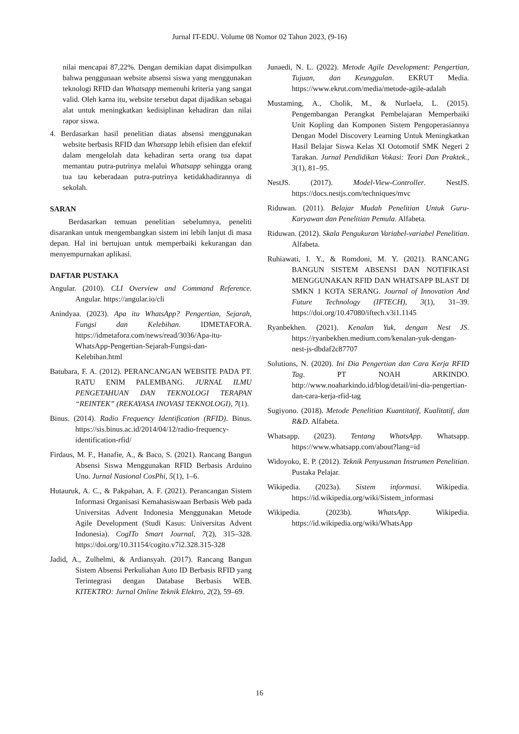Jurnal IT-EDU. Volume 08 Nomor 02 Tahun 2023, (9-16)
nilai mencapai 87,22%. Dengan demikian dapat disimpulkan bahwa penggunaan website absensi siswa yang menggunakan teknologi RFID dan Whatsapp memenuhi kriteria yang sangat valid. Oleh karna itu, website tersebut dapat dijadikan sebagai alat untuk meningkatkan kedisiplinan kehadiran dan nilai rapor siswa.
4. Berdasarkan hasil penelitian diatas absensi menggunakan website berbasis RFID dan Whatsapp lebih efisien dan efektif dalam mengelolah data kehadiran serta orang tua dapat memantau putra-putrinya melalui Whatsapp sehingga orang tua tau keberadaan putra-putrinya ketidakhadirannya di sekolah.
SARAN
Berdasarkan temuan penelitian sebelumnya, peneliti disarankan untuk mengembangkan sistem ini lebih lanjut di masa depan. Hal ini bertujuan untuk memperbaiki kekurangan dan menyempurnakan aplikasi.
DAFTAR PUSTAKA
Angular. (2010). CLI Overview and Command Reference. Angular. https://angular.io/cli
Anindyaa. (2023). Apa itu WhatsApp? Pengertian, Sejarah, Fungsi dan Kelebihan. IDMETAFORA. https://idmetafora.com/news/read/3036/Apa-itu-WhatsApp-Pengertian-Sejarah-Fungsi-dan-Kelebihan.html
Batubara, F. A. (2012). PERANCANGAN WEBSITE PADA PT. RATU ENIM PALEMBANG. JURNAL ILMU PENGETAHUAN DAN TEKNOLOGI TERAPAN “REINTEK” (REKAYASA INOVASI TEKNOLOGI), 7(1).
Binus. (2014). Radio Frequency Identification (RFID). Binus. https://sis.binus.ac.id/2014/04/12/radio-frequency-identification-rfid/
Firdaus, M. F., Hanafie, A., & Baco, S. (2021). Rancang Bangun Absensi Siswa Menggunakan RFID Berbasis Arduino Uno. Jurnal Nasional CosPhi, 5(1), 1–6.
Hutauruk, A. C., & Pakpahan, A. F. (2021). Perancangan Sistem Informasi Organisasi Kemahasiswaan Berbasis Web pada Universitas Advent Indonesia Menggunakan Metode Agile Development (Studi Kasus: Universitas Advent Indonesia). CogITo Smart Journal, 7(2), 315–328. https://doi.org/10.31154/cogito.v7i2.328.315-328
Jadid, A., Zulhelmi, & Ardiansyah. (2017). Rancang Bangun Sistem Absensi Perkuliahan Auto ID Berbasis RFID yang Terintegrasi dengan Database Berbasis WEB. KITEKTRO: Jurnal Online Teknik Elektro, 2(2), 59–69.
Junaedi, N. L. (2022). Metode Agile Development: Pengertian, Tujuan, dan Keunggulan. EKRUT Media. https://www.ekrut.com/media/metode-agile-adalah
Mustaming, A., Cholik, M., & Nurlaela, L. (2015). Pengembangan Perangkat Pembelajaran Memperbaiki Unit Kopling dan Komponen Sistem Pengoperasiannya Dengan Model Discovery Learning Untuk Meningkatkan Hasil Belajar Siswa Kelas XI Ootomotif SMK Negeri 2 Tarakan. Jurnal Pendidikan Vokasi: Teori Dan Praktek., 3(1), 81–95.
NestJS. (2017). Model-View-Controller. NestJS. https://docs.nestjs.com/techniques/mvc
Riduwan. (2011). Belajar Mudah Penelitian Untuk Guru-Karyawan dan Penelitian Pemula. Alfabeta.
Riduwan. (2012). Skala Pengukuran Variabel-variabel Penelitian. Alfabeta.
Ruhiawati, I. Y., & Romdoni, M. Y. (2021). RANCANG BANGUN SISTEM ABSENSI DAN NOTIFIKASI MENGGUNAKAN RFID DAN WHATSAPP BLAST DI SMKN 1 KOTA SERANG. Journal of Innovation And Future Technology (IFTECH), 3(1), 31–39. https://doi.org/10.47080/iftech.v3i1.1145
Ryanbekhen. (2021). Kenalan Yuk, dengan Nest JS. https://ryanbekhen.medium.com/kenalan-yuk-dengan-nest-js-dbdaf2c87707
Solutions, N. (2020). Ini Dia Pengertian dan Cara Kerja RFID Tag. PT NOAH ARKINDO. http://www.noaharkindo.id/blog/detail/ini-dia-pengertian-dan-cara-kerja-rfid-tag
Sugiyono. (2018). Metode Penelitian Kuantitatif, Kualitatif, dan R&D. Alfabeta.
Whatsapp. (2023). Tentang WhatsApp. Whatsapp. https://www.whatsapp.com/about?lang=id
Widoyoko, E. P. (2012). Teknik Penyusunan Instrumen Penelitian. Pustaka Pelajar.
Wikipedia. (2023a). Sistem informasi. Wikipedia. https://id.wikipedia.org/wiki/Sistem_informasi
Wikipedia. (2023b). WhatsApp. Wikipedia. https://id.wikipedia.org/wiki/WhatsApp
16